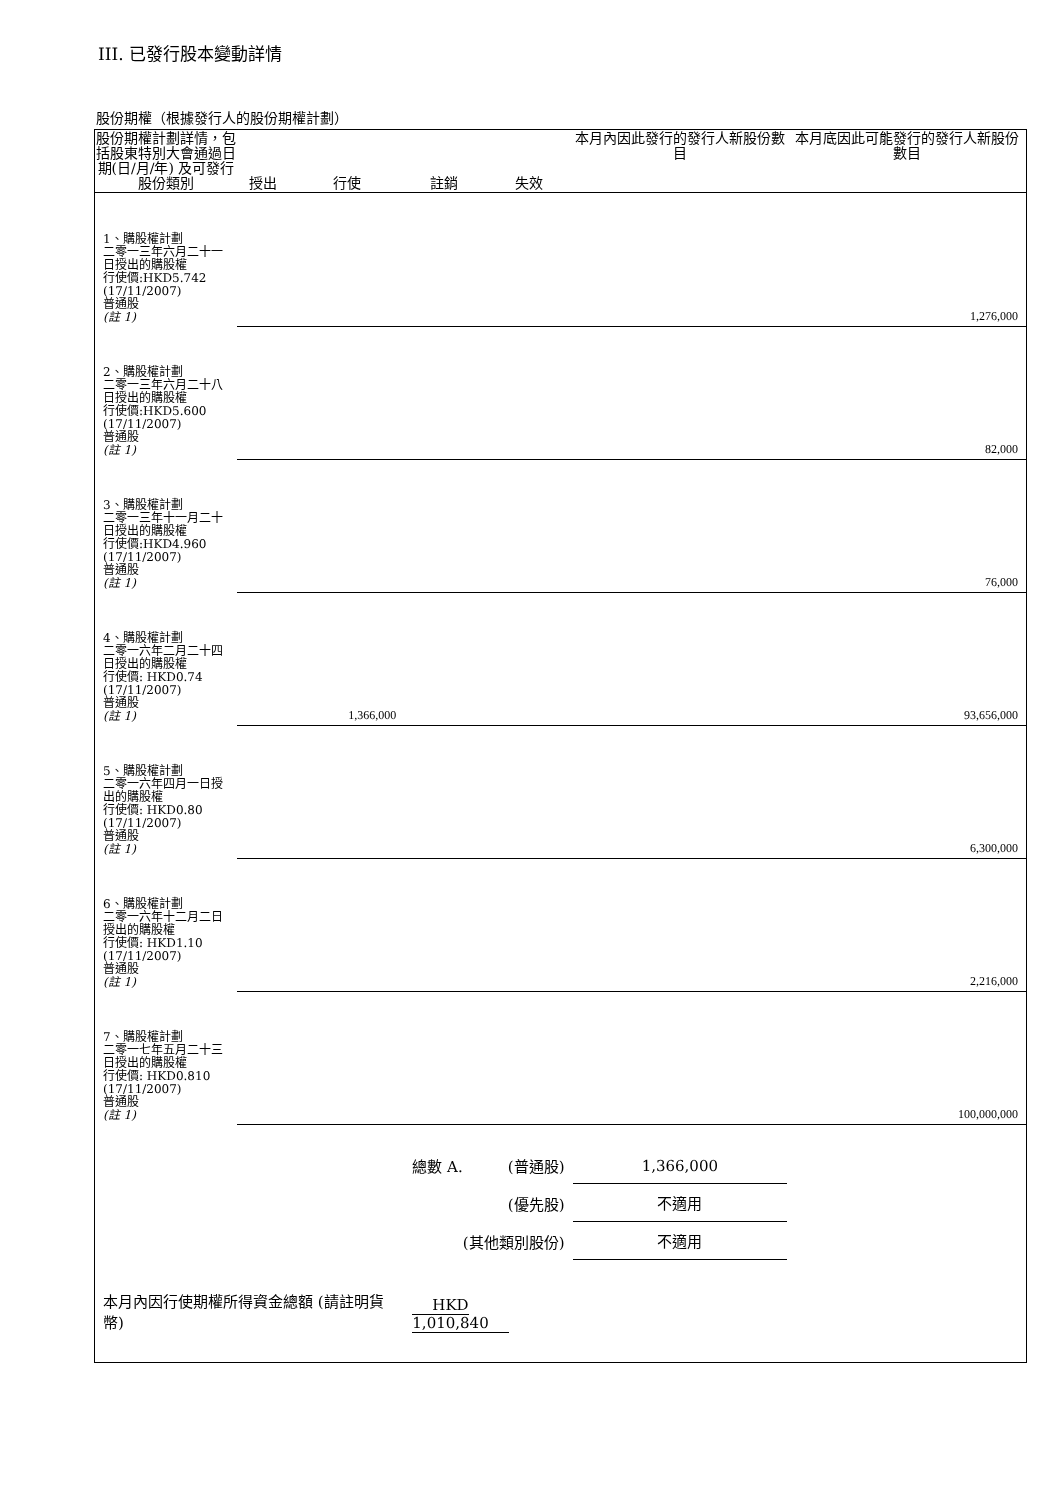III. 已發行股本變動詳情
股份期權（根據發行人的股份期權計劃）
| 股份期權計劃詳情，包括股東特別大會通過日期(日/月/年) 及可發行股份類別 | 授出 | 行使 | 註銷 | 失效 | 本月內因此發行的發行人新股份數目 | 本月底因此可能發行的發行人新股份數目 |
| --- | --- | --- | --- | --- | --- | --- |
| 1、購股權計劃 二零一三年六月二十一日授出的購股權 行使價:HKD5.742 (17/11/2007) 普通股 (註 1) | | | | | | 1,276,000 |
| 2、購股權計劃 二零一三年六月二十八日授出的購股權 行使價:HKD5.600 (17/11/2007) 普通股 (註 1) | | | | | | 82,000 |
| 3、購股權計劃 二零一三年十一月二十日授出的購股權 行使價:HKD4.960 (17/11/2007) 普通股 (註 1) | | | | | | 76,000 |
| 4、購股權計劃 二零一六年二月二十四日授出的購股權 行使價: HKD0.74 (17/11/2007) 普通股 (註 1) | | 1,366,000 | | | | 93,656,000 |
| 5、購股權計劃 二零一六年四月一日授出的購股權 行使價: HKD0.80 (17/11/2007) 普通股 (註 1) | | | | | | 6,300,000 |
| 6、購股權計劃 二零一六年十二月二日授出的購股權 行使價: HKD1.10 (17/11/2007) 普通股 (註 1) | | | | | | 2,216,000 |
| 7、購股權計劃 二零一七年五月二十三日授出的購股權 行使價: HKD0.810 (17/11/2007) 普通股 (註 1) | | | | | | 100,000,000 |
| | | | 總數 A. | (普通股) | 1,366,000 | |
| | | | | (優先股) | 不適用 | |
| | | | (其他類別股份) | | 不適用 | |
| 本月內因行使期權所得資金總額 (請註明貨幣) | | | HKD 1,010,840 | | | |